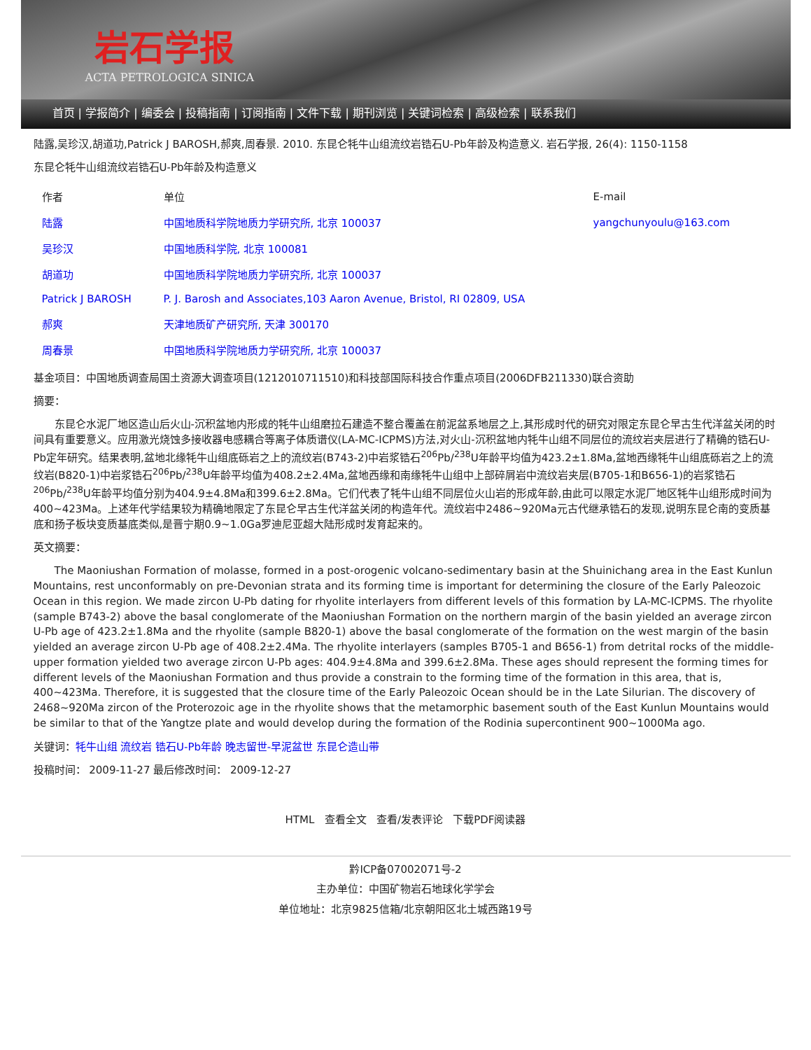岩石学报
ACTA PETROLOGICA SINICA
首页 | 学报简介 | 编委会 | 投稿指南 | 订阅指南 | 文件下载 | 期刊浏览 | 关键词检索 | 高级检索 | 联系我们
陆露,吴珍汉,胡道功,Patrick J BAROSH,郝爽,周春景. 2010. 东昆仑牦牛山组流纹岩锆石U-Pb年龄及构造意义. 岩石学报, 26(4): 1150-1158
东昆仑牦牛山组流纹岩锆石U-Pb年龄及构造意义
| 作者 | 单位 | E-mail |
| 陆露 | 中国地质科学院地质力学研究所, 北京 100037 | yangchunyoulu@163.com |
| 吴珍汉 | 中国地质科学院, 北京 100081 | |
| 胡道功 | 中国地质科学院地质力学研究所, 北京 100037 | |
| Patrick J BAROSH | P. J. Barosh and Associates,103 Aaron Avenue, Bristol, RI 02809, USA | |
| 郝爽 | 天津地质矿产研究所, 天津 300170 | |
| 周春景 | 中国地质科学院地质力学研究所, 北京 100037 | |
基金项目：中国地质调查局国土资源大调查项目(1212010711510)和科技部国际科技合作重点项目(2006DFB211330)联合资助
摘要：
东昆仑水泥厂地区造山后火山-沉积盆地内形成的牦牛山组磨拉石建造不整合覆盖在前泥盆系地层之上,其形成时代的研究对限定东昆仑早古生代洋盆关闭的时间具有重要意义。应用激光烧蚀多接收器电感耦合等离子体质谱仪(LA-MC-ICPMS)方法,对火山-沉积盆地内牦牛山组不同层位的流纹岩夹层进行了精确的锆石U-Pb定年研究。结果表明,盆地北缘牦牛山组底砾岩之上的流纹岩(B743-2)中岩浆锆石<sup>206</sup>Pb/<sup>238</sup>U年龄平均值为423.2±1.8Ma,盆地西缘牦牛山组底砾岩之上的流纹岩(B820-1)中岩浆锆石<sup>206</sup>Pb/<sup>238</sup>U年龄平均值为408.2±2.4Ma,盆地西缘和南缘牦牛山组中上部碎屑岩中流纹岩夹层(B705-1和B656-1)的岩浆锆石<sup>206</sup>Pb/<sup>238</sup>U年龄平均值分别为404.9±4.8Ma和399.6±2.8Ma。它们代表了牦牛山组不同层位火山岩的形成年龄,由此可以限定水泥厂地区牦牛山组形成时间为400~423Ma。上述年代学结果较为精确地限定了东昆仑早古生代洋盆关闭的构造年代。流纹岩中2486~920Ma元古代继承锆石的发现,说明东昆仑南的变质基底和扬子板块变质基底类似,是晋宁期0.9~1.0Ga罗迪尼亚超大陆形成时发育起来的。
英文摘要：
The Maoniushan Formation of molasse, formed in a post-orogenic volcano-sedimentary basin at the Shuinichang area in the East Kunlun Mountains, rest unconformably on pre-Devonian strata and its forming time is important for determining the closure of the Early Paleozoic Ocean in this region. We made zircon U-Pb dating for rhyolite interlayers from different levels of this formation by LA-MC-ICPMS. The rhyolite (sample B743-2) above the basal conglomerate of the Maoniushan Formation on the northern margin of the basin yielded an average zircon U-Pb age of 423.2±1.8Ma and the rhyolite (sample B820-1) above the basal conglomerate of the formation on the west margin of the basin yielded an average zircon U-Pb age of 408.2±2.4Ma. The rhyolite interlayers (samples B705-1 and B656-1) from detrital rocks of the middle-upper formation yielded two average zircon U-Pb ages: 404.9±4.8Ma and 399.6±2.8Ma. These ages should represent the forming times for different levels of the Maoniushan Formation and thus provide a constrain to the forming time of the formation in this area, that is, 400~423Ma. Therefore, it is suggested that the closure time of the Early Paleozoic Ocean should be in the Late Silurian. The discovery of 2468~920Ma zircon of the Proterozoic age in the rhyolite shows that the metamorphic basement south of the East Kunlun Mountains would be similar to that of the Yangtze plate and would develop during the formation of the Rodinia supercontinent 900~1000Ma ago.
关键词：牦牛山组 流纹岩 锆石U-Pb年龄 晚志留世-早泥盆世 东昆仑造山带
投稿时间： 2009-11-27 最后修改时间： 2009-12-27
HTML 查看全文 查看/发表评论 下载PDF阅读器
黔ICP备07002071号-2
主办单位：中国矿物岩石地球化学学会
单位地址：北京9825信箱/北京朝阳区北土城西路19号